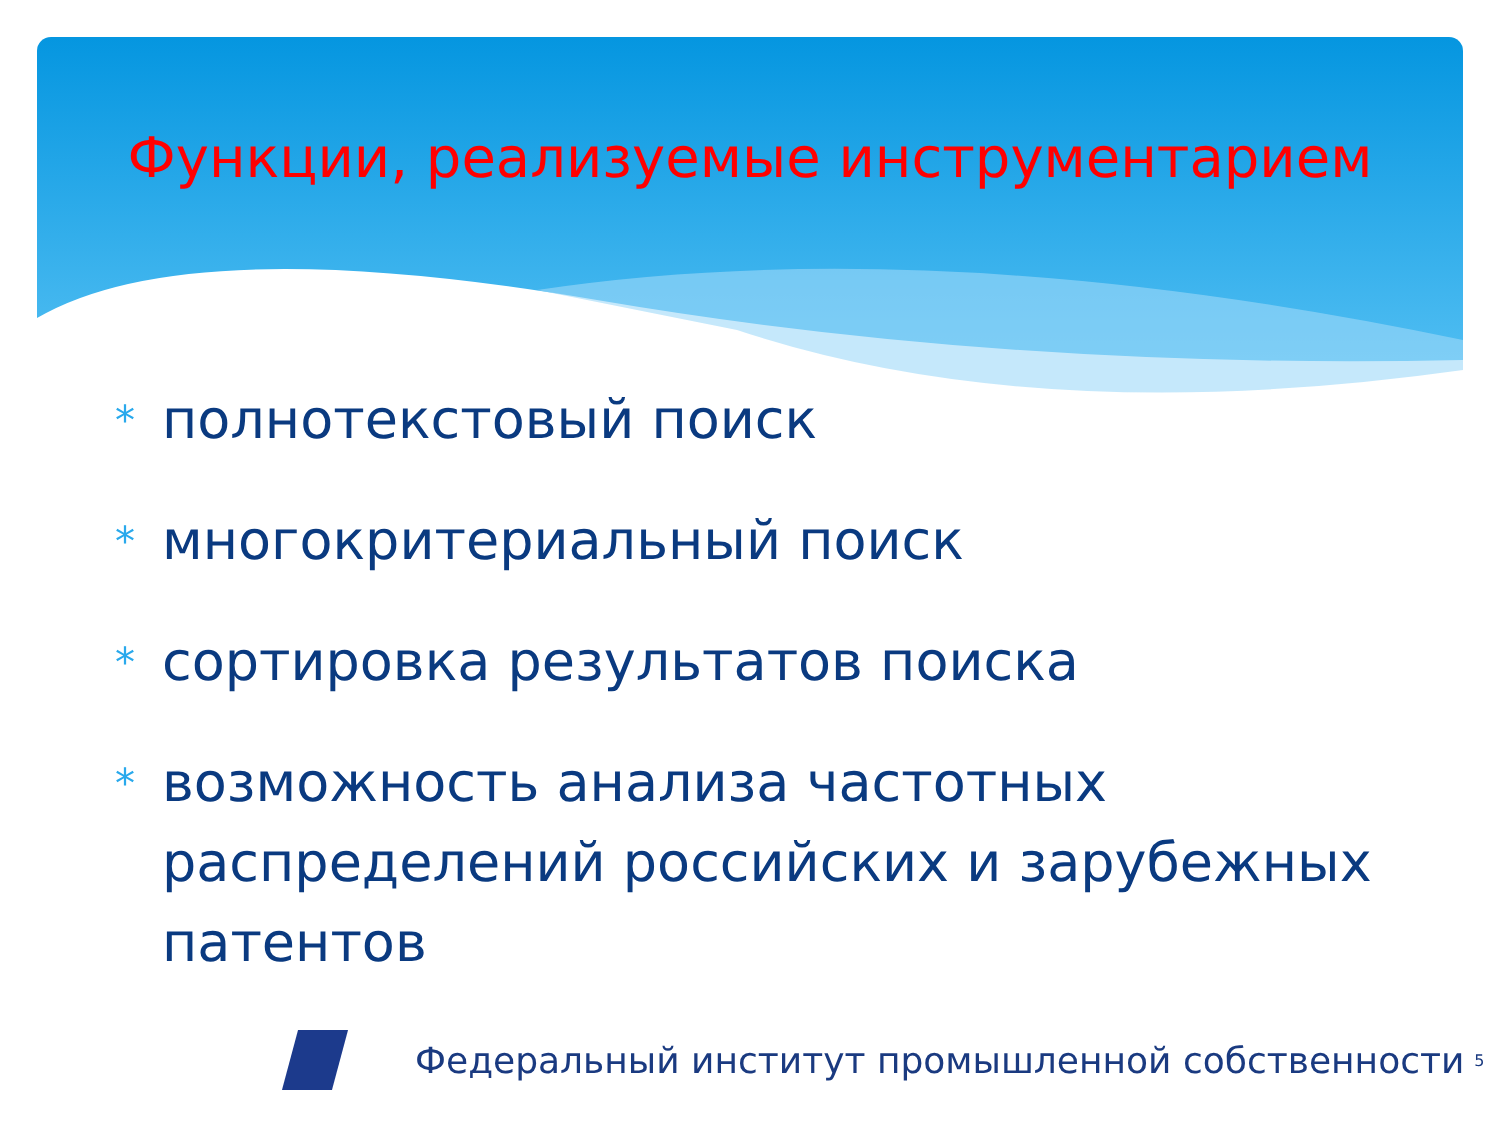Функции, реализуемые инструментарием
* полнотекстовый поиск
* многокритериальный поиск
* сортировка результатов поиска
* возможность анализа частотных распределений российских и зарубежных патентов
Федеральный институт промышленной собственности 5